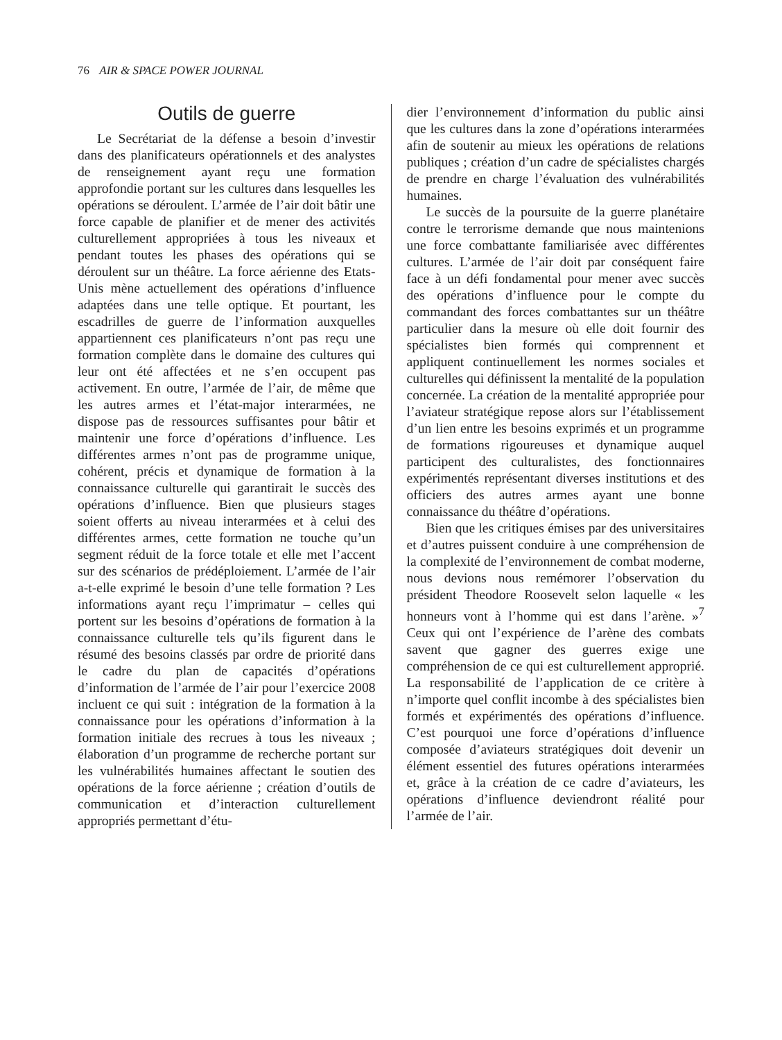76 AIR & SPACE POWER JOURNAL
Outils de guerre
Le Secrétariat de la défense a besoin d’investir dans des planificateurs opérationnels et des analystes de renseignement ayant reçu une formation approfondie portant sur les cultures dans lesquelles les opérations se déroulent. L’armée de l’air doit bâtir une force capable de planifier et de mener des activités culturellement appropriées à tous les niveaux et pendant toutes les phases des opérations qui se déroulent sur un théâtre. La force aérienne des Etats-Unis mène actuellement des opérations d’influence adaptées dans une telle optique. Et pourtant, les escadrilles de guerre de l’information auxquelles appartiennent ces planificateurs n’ont pas reçu une formation complète dans le domaine des cultures qui leur ont été affectées et ne s’en occupent pas activement. En outre, l’armée de l’air, de même que les autres armes et l’état-major interarmées, ne dispose pas de ressources suffisantes pour bâtir et maintenir une force d’opérations d’influence. Les différentes armes n’ont pas de programme unique, cohérent, précis et dynamique de formation à la connaissance culturelle qui garantirait le succès des opérations d’influence. Bien que plusieurs stages soient offerts au niveau interarmées et à celui des différentes armes, cette formation ne touche qu’un segment réduit de la force totale et elle met l’accent sur des scénarios de prédéploiement. L’armée de l’air a-t-elle exprimé le besoin d’une telle formation ? Les informations ayant reçu l’imprimatur – celles qui portent sur les besoins d’opérations de formation à la connaissance culturelle tels qu’ils figurent dans le résumé des besoins classés par ordre de priorité dans le cadre du plan de capacités d’opérations d’information de l’armée de l’air pour l’exercice 2008 incluent ce qui suit : intégration de la formation à la connaissance pour les opérations d’information à la formation initiale des recrues à tous les niveaux ; élaboration d’un programme de recherche portant sur les vulnérabilités humaines affectant le soutien des opérations de la force aérienne ; création d’outils de communication et d’interaction culturellement appropriés permettant d’étu-
dier l’environnement d’information du public ainsi que les cultures dans la zone d’opérations interarmées afin de soutenir au mieux les opérations de relations publiques ; création d’un cadre de spécialistes chargés de prendre en charge l’évaluation des vulnérabilités humaines.
Le succès de la poursuite de la guerre planétaire contre le terrorisme demande que nous maintenions une force combattante familiarisée avec différentes cultures. L’armée de l’air doit par conséquent faire face à un défi fondamental pour mener avec succès des opérations d’influence pour le compte du commandant des forces combattantes sur un théâtre particulier dans la mesure où elle doit fournir des spécialistes bien formés qui comprennent et appliquent continuellement les normes sociales et culturelles qui définissent la mentalité de la population concernée. La création de la mentalité appropriée pour l’aviateur stratégique repose alors sur l’établissement d’un lien entre les besoins exprimés et un programme de formations rigoureuses et dynamique auquel participent des culturalistes, des fonctionnaires expérimentés représentant diverses institutions et des officiers des autres armes ayant une bonne connaissance du théâtre d’opérations.
Bien que les critiques émises par des universitaires et d’autres puissent conduire à une compréhension de la complexité de l’environnement de combat moderne, nous devions nous remémorer l’observation du président Theodore Roosevelt selon laquelle « les honneurs vont à l’homme qui est dans l’arène. »<sup>7</sup> Ceux qui ont l’expérience de l’arène des combats savent que gagner des guerres exige une compréhension de ce qui est culturellement approprié. La responsabilité de l’application de ce critère à n’importe quel conflit incombe à des spécialistes bien formés et expérimentés des opérations d’influence. C’est pourquoi une force d’opérations d’influence composée d’aviateurs stratégiques doit devenir un élément essentiel des futures opérations interarmées et, grâce à la création de ce cadre d’aviateurs, les opérations d’influence deviendront réalité pour l’armée de l’air.